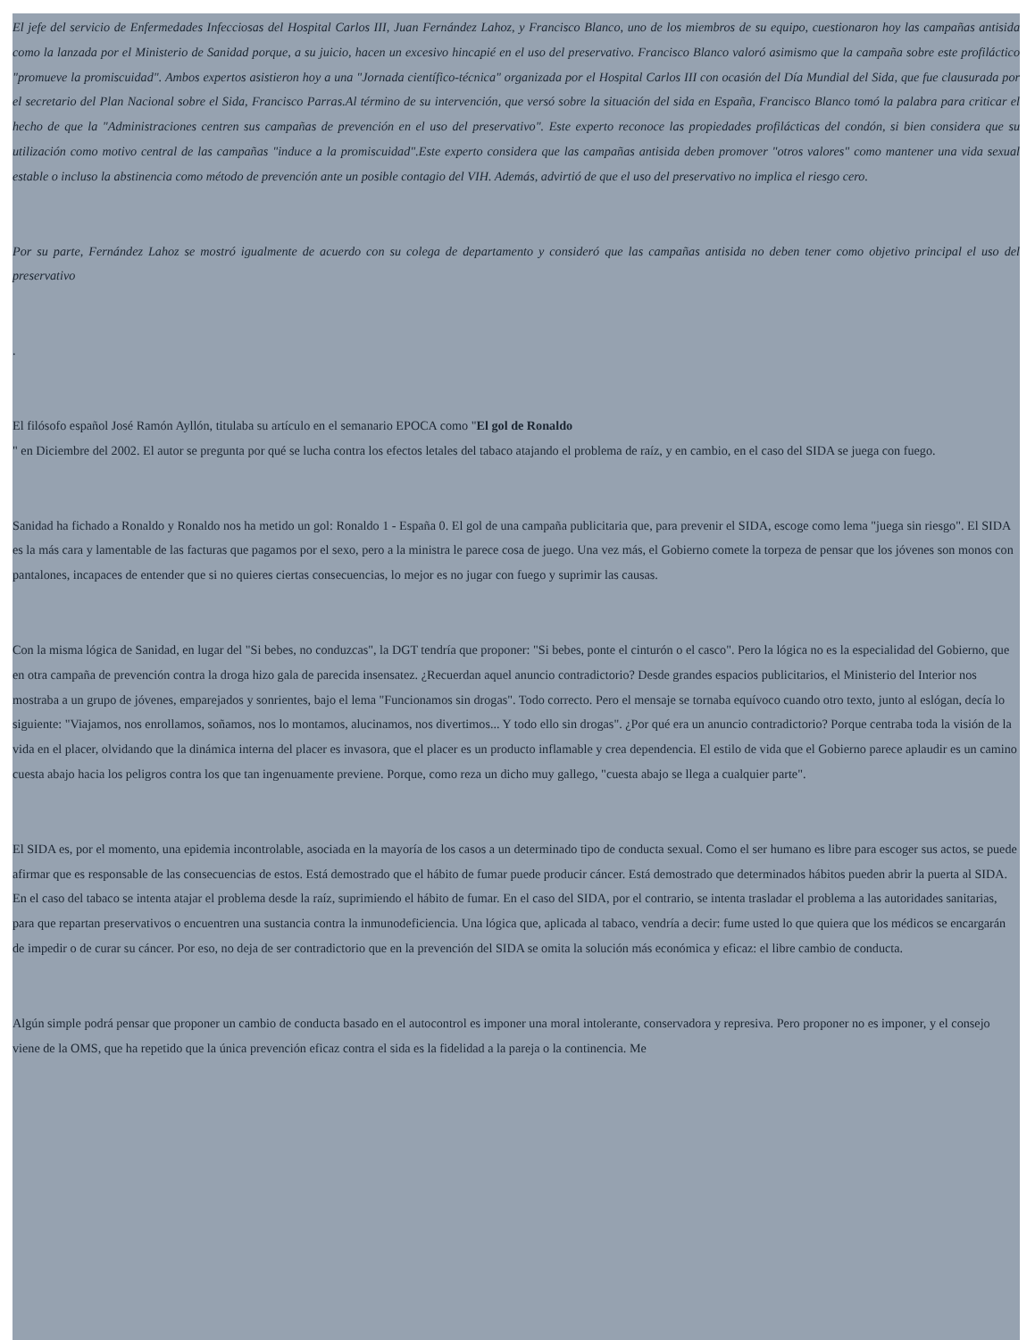El jefe del servicio de Enfermedades Infecciosas del Hospital Carlos III, Juan Fernández Lahoz, y Francisco Blanco, uno de los miembros de su equipo, cuestionaron hoy las campañas antisida como la lanzada por el Ministerio de Sanidad porque, a su juicio, hacen un excesivo hincapié en el uso del preservativo. Francisco Blanco valoró asimismo que la campaña sobre este profiláctico "promueve la promiscuidad". Ambos expertos asistieron hoy a una "Jornada científico-técnica" organizada por el Hospital Carlos III con ocasión del Día Mundial del Sida, que fue clausurada por el secretario del Plan Nacional sobre el Sida, Francisco Parras.Al término de su intervención, que versó sobre la situación del sida en España, Francisco Blanco tomó la palabra para criticar el hecho de que la "Administraciones centren sus campañas de prevención en el uso del preservativo". Este experto reconoce las propiedades profilácticas del condón, si bien considera que su utilización como motivo central de las campañas "induce a la promiscuidad".Este experto considera que las campañas antisida deben promover "otros valores" como mantener una vida sexual estable o incluso la abstinencia como método de prevención ante un posible contagio del VIH. Además, advirtió de que el uso del preservativo no implica el riesgo cero.
Por su parte, Fernández Lahoz se mostró igualmente de acuerdo con su colega de departamento y consideró que las campañas antisida no deben tener como objetivo principal el uso del preservativo
.
El filósofo español José Ramón Ayllón, titulaba su artículo en el semanario EPOCA como "El gol de Ronaldo
" en Diciembre del 2002. El autor se pregunta por qué se lucha contra los efectos letales del tabaco atajando el problema de raíz, y en cambio, en el caso del SIDA se juega con fuego.
Sanidad ha fichado a Ronaldo y Ronaldo nos ha metido un gol: Ronaldo 1 - España 0. El gol de una campaña publicitaria que, para prevenir el SIDA, escoge como lema "juega sin riesgo". El SIDA es la más cara y lamentable de las facturas que pagamos por el sexo, pero a la ministra le parece cosa de juego. Una vez más, el Gobierno comete la torpeza de pensar que los jóvenes son monos con pantalones, incapaces de entender que si no quieres ciertas consecuencias, lo mejor es no jugar con fuego y suprimir las causas.
Con la misma lógica de Sanidad, en lugar del "Si bebes, no conduzcas", la DGT tendría que proponer: "Si bebes, ponte el cinturón o el casco". Pero la lógica no es la especialidad del Gobierno, que en otra campaña de prevención contra la droga hizo gala de parecida insensatez. ¿Recuerdan aquel anuncio contradictorio? Desde grandes espacios publicitarios, el Ministerio del Interior nos mostraba a un grupo de jóvenes, emparejados y sonrientes, bajo el lema "Funcionamos sin drogas". Todo correcto. Pero el mensaje se tornaba equívoco cuando otro texto, junto al eslógan, decía lo siguiente: "Viajamos, nos enrollamos, soñamos, nos lo montamos, alucinamos, nos divertimos... Y todo ello sin drogas". ¿Por qué era un anuncio contradictorio? Porque centraba toda la visión de la vida en el placer, olvidando que la dinámica interna del placer es invasora, que el placer es un producto inflamable y crea dependencia. El estilo de vida que el Gobierno parece aplaudir es un camino cuesta abajo hacia los peligros contra los que tan ingenuamente previene. Porque, como reza un dicho muy gallego, "cuesta abajo se llega a cualquier parte".
El SIDA es, por el momento, una epidemia incontrolable, asociada en la mayoría de los casos a un determinado tipo de conducta sexual. Como el ser humano es libre para escoger sus actos, se puede afirmar que es responsable de las consecuencias de estos. Está demostrado que el hábito de fumar puede producir cáncer. Está demostrado que determinados hábitos pueden abrir la puerta al SIDA. En el caso del tabaco se intenta atajar el problema desde la raíz, suprimiendo el hábito de fumar. En el caso del SIDA, por el contrario, se intenta trasladar el problema a las autoridades sanitarias, para que repartan preservativos o encuentren una sustancia contra la inmunodeficiencia. Una lógica que, aplicada al tabaco, vendría a decir: fume usted lo que quiera que los médicos se encargarán de impedir o de curar su cáncer. Por eso, no deja de ser contradictorio que en la prevención del SIDA se omita la solución más económica y eficaz: el libre cambio de conducta.
Algún simple podrá pensar que proponer un cambio de conducta basado en el autocontrol es imponer una moral intolerante, conservadora y represiva. Pero proponer no es imponer, y el consejo viene de la OMS, que ha repetido que la única prevención eficaz contra el sida es la fidelidad a la pareja o la continencia. Me